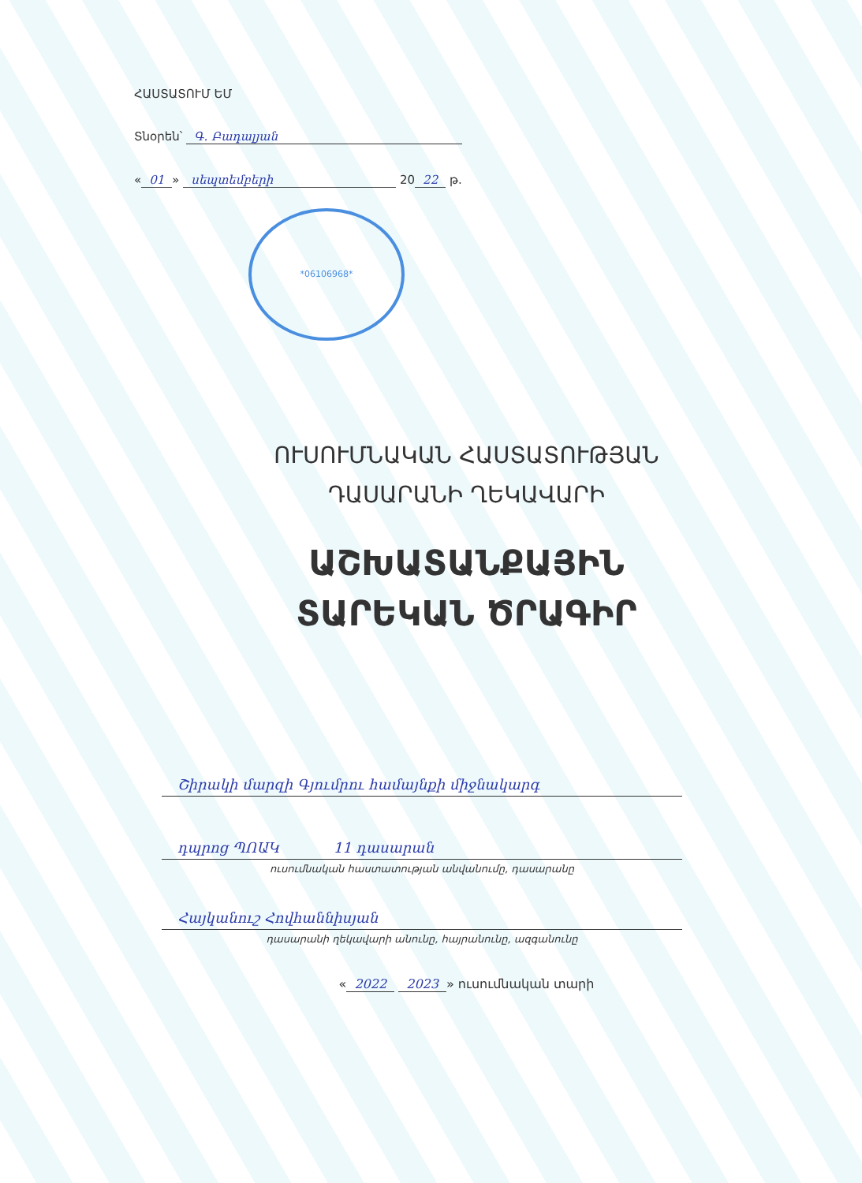ՀԱՍՏԱՏՈՒՄ ԵՄ
Տնօրեն՝ Գ. Բադալյան
« 01 » սեպտեմբերի 20 22 թ.
*06106968*
ՈՒՍՈՒՄՆԱԿԱՆ ՀԱՍՏԱՏՈՒԹՅԱՆ
ԴԱՍԱՐԱՆԻ ՂԵԿԱՎԱՐԻ
ԱՇԽԱՏԱՆՔԱՅԻՆ
ՏԱՐԵԿԱՆ ԾՐԱԳԻՐ
Շիրակի մարզի Գյումրու համայնքի միջնակարգ
դպրոց ՊՈԱԿ 11 դասարան
ուսումնական հաստատության անվանումը, դասարանը
Հայկանուշ Հովհաննիսյան
դասարանի ղեկավարի անունը, հայրանունը, ազգանունը
« 2022 2023 » ուսումնական տարի